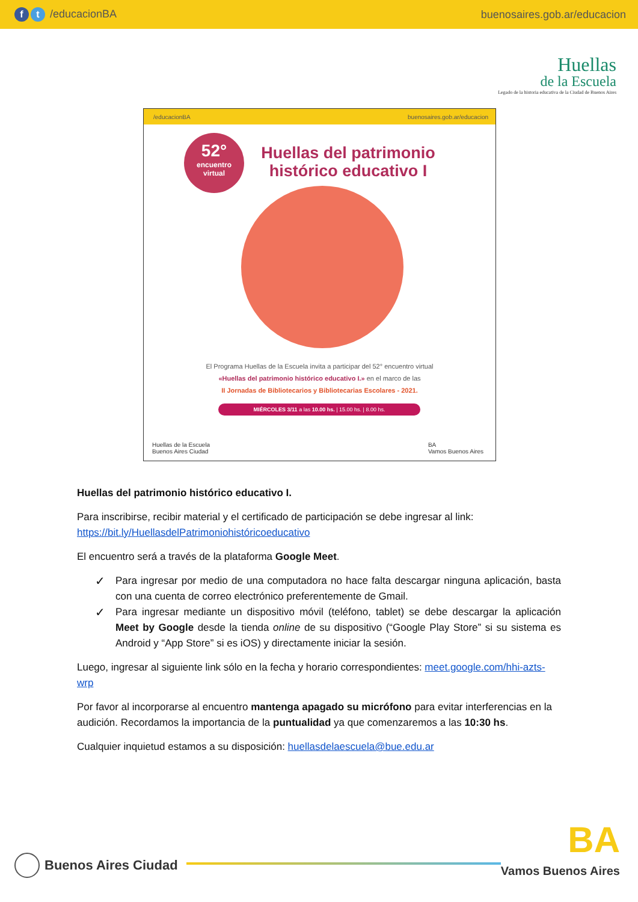ft /educacionBA buenosaires.gob.ar/educacion
Huellas
de la Escuela
Legado de la historia educativa de la Ciudad de Buenos Aires
/educacionBA buenosaires.gob.ar/educacion
52°
encuentro
virtual
Huellas del patrimonio histórico educativo I
El Programa Huellas de la Escuela invita a participar del 52° encuentro virtual
«Huellas del patrimonio histórico educativo I.» en el marco de las
II Jornadas de Bibliotecarios y Bibliotecarias Escolares - 2021.
MIÉRCOLES 3/11 a las 10.00 hs. | 15.00 hs. | 8.00 hs.
Huellas de la Escuela
Buenos Aires Ciudad
BA
Vamos Buenos Aires
Huellas del patrimonio histórico educativo I.
Para inscribirse, recibir material y el certificado de participación se debe ingresar al link: https://bit.ly/HuellasdelPatrimoniohistóricoeducativo
El encuentro será a través de la plataforma Google Meet.
✓ Para ingresar por medio de una computadora no hace falta descargar ninguna aplicación, basta con una cuenta de correo electrónico preferentemente de Gmail.
✓ Para ingresar mediante un dispositivo móvil (teléfono, tablet) se debe descargar la aplicación Meet by Google desde la tienda online de su dispositivo (“Google Play Store” si su sistema es Android y “App Store” si es iOS) y directamente iniciar la sesión.
Luego, ingresar al siguiente link sólo en la fecha y horario correspondientes: meet.google.com/hhi-azts-wrp
Por favor al incorporarse al encuentro mantenga apagado su micrófono para evitar interferencias en la audición. Recordamos la importancia de la puntualidad ya que comenzaremos a las 10:30 hs.
Cualquier inquietud estamos a su disposición: huellasdelaescuela@bue.edu.ar
Buenos Aires Ciudad
BA
Vamos Buenos Aires